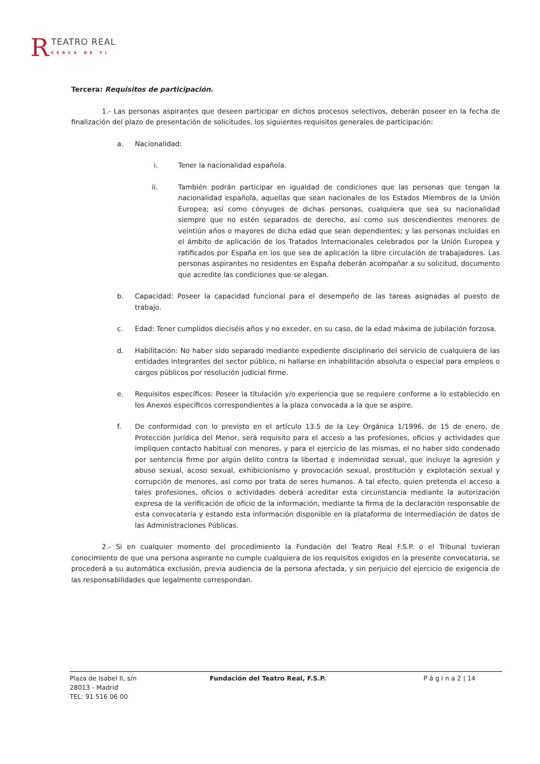R TEATRO REAL CERCA DE TI
Tercera: Requisitos de participación.
1.- Las personas aspirantes que deseen participar en dichos procesos selectivos, deberán poseer en la fecha de finalización del plazo de presentación de solicitudes, los siguientes requisitos generales de participación:
a. Nacionalidad:
i. Tener la nacionalidad española.
ii. También podrán participar en igualdad de condiciones que las personas que tengan la nacionalidad española, aquellas que sean nacionales de los Estados Miembros de la Unión Europea; así como cónyuges de dichas personas, cualquiera que sea su nacionalidad siempre que no estén separados de derecho, así como sus descendientes menores de veintiún años o mayores de dicha edad que sean dependientes; y las personas incluidas en el ámbito de aplicación de los Tratados Internacionales celebrados por la Unión Europea y ratificados por España en los que sea de aplicación la libre circulación de trabajadores. Las personas aspirantes no residentes en España deberán acompañar a su solicitud, documento que acredite las condiciones que se alegan.
b. Capacidad: Poseer la capacidad funcional para el desempeño de las tareas asignadas al puesto de trabajo.
c. Edad: Tener cumplidos dieciséis años y no exceder, en su caso, de la edad máxima de jubilación forzosa.
d. Habilitación: No haber sido separado mediante expediente disciplinario del servicio de cualquiera de las entidades integrantes del sector público, ni hallarse en inhabilitación absoluta o especial para empleos o cargos públicos por resolución judicial firme.
e. Requisitos específicos: Poseer la titulación y/o experiencia que se requiere conforme a lo establecido en los Anexos específicos correspondientes a la plaza convocada a la que se aspire.
f. De conformidad con lo previsto en el artículo 13.5 de la Ley Orgánica 1/1996, de 15 de enero, de Protección Jurídica del Menor, será requisito para el acceso a las profesiones, oficios y actividades que impliquen contacto habitual con menores, y para el ejercicio de las mismas, el no haber sido condenado por sentencia firme por algún delito contra la libertad e indemnidad sexual, que incluye la agresión y abuso sexual, acoso sexual, exhibicionismo y provocación sexual, prostitución y explotación sexual y corrupción de menores, así como por trata de seres humanos. A tal efecto, quien pretenda el acceso a tales profesiones, oficios o actividades deberá acreditar esta circunstancia mediante la autorización expresa de la verificación de oficio de la información, mediante la firma de la declaración responsable de esta convocatoria y estando esta información disponible en la plataforma de intermediación de datos de las Administraciones Públicas.
2.- Si en cualquier momento del procedimiento la Fundación del Teatro Real F.S.P. o el Tribunal tuvieran conocimiento de que una persona aspirante no cumple cualquiera de los requisitos exigidos en la presente convocatoria, se procederá a su automática exclusión, previa audiencia de la persona afectada, y sin perjuicio del ejercicio de exigencia de las responsabilidades que legalmente correspondan.
Plaza de Isabel II, s/n
28013 - Madrid
TEL: 91 516 06 00
Fundación del Teatro Real, F.S.P. P á g i n a 2 | 14